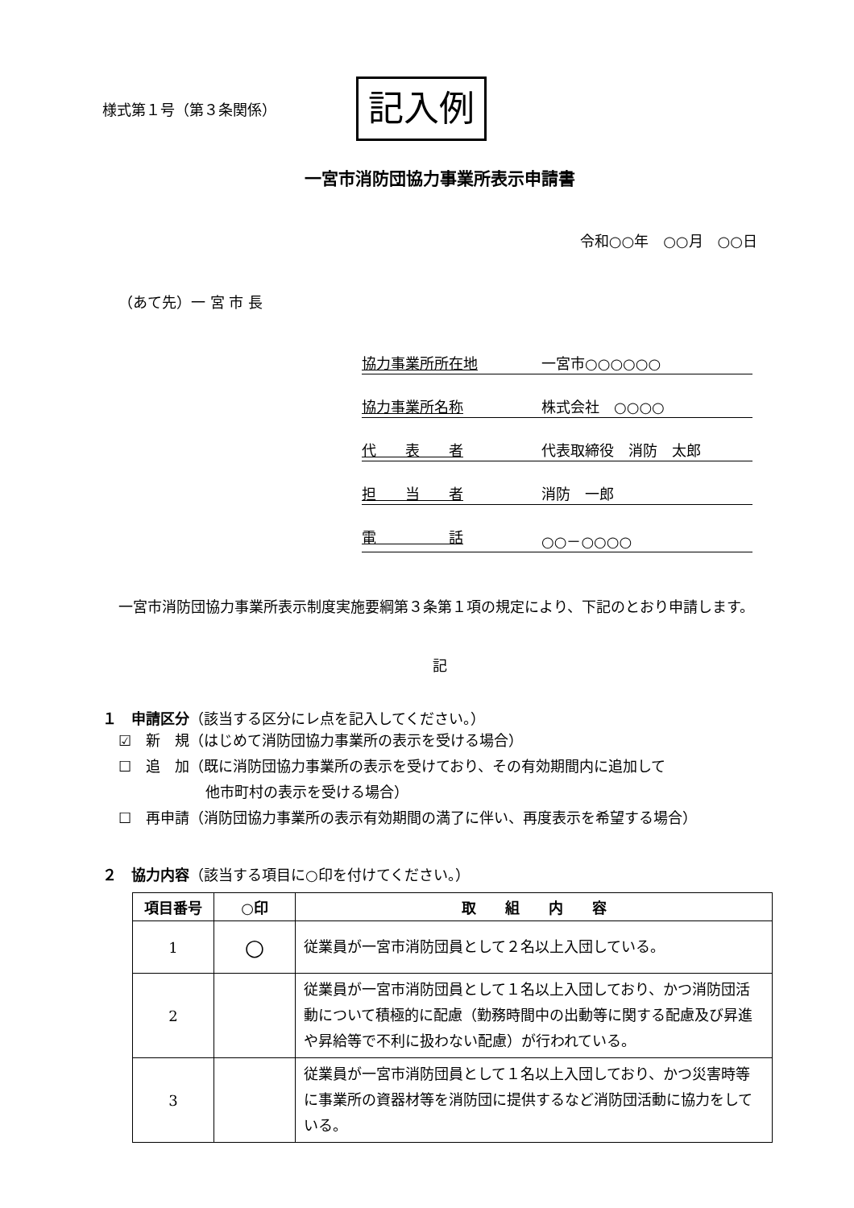様式第１号（第３条関係）
記入例
一宮市消防団協力事業所表示申請書
令和○○年　○○月　○○日
（あて先）一 宮 市 長
協力事業所所在地 一宮市○○○○○○
協力事業所名称 株式会社　○○○○
代　　表　　者 代表取締役　消防　太郎
担　　当　　者 消防　一郎
電　　　　　話 ○○－○○○○
一宮市消防団協力事業所表示制度実施要綱第３条第１項の規定により、下記のとおり申請します。
記
１　申請区分（該当する区分にレ点を記入してください。）
☑　新　規（はじめて消防団協力事業所の表示を受ける場合）
☐　追　加（既に消防団協力事業所の表示を受けており、その有効期間内に追加して
　　　　　　他市町村の表示を受ける場合）
☐　再申請（消防団協力事業所の表示有効期間の満了に伴い、再度表示を希望する場合）
２　協力内容（該当する項目に○印を付けてください。）
| 項目番号 | ○印 | 取 組 内 容 |
| --- | --- | --- |
| 1 | ○ | 従業員が一宮市消防団員として２名以上入団している。 |
| 2 | | 従業員が一宮市消防団員として１名以上入団しており、かつ消防団活動について積極的に配慮（勤務時間中の出動等に関する配慮及び昇進や昇給等で不利に扱わない配慮）が行われている。 |
| 3 | | 従業員が一宮市消防団員として１名以上入団しており、かつ災害時等に事業所の資器材等を消防団に提供するなど消防団活動に協力をしている。 |